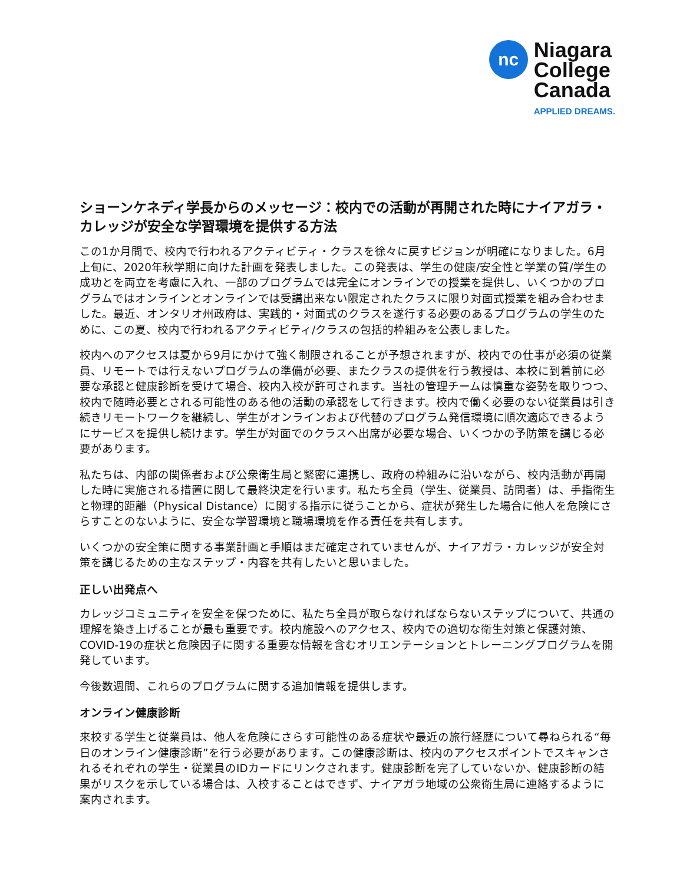nc
Niagara
College
Canada
APPLIED DREAMS.
ショーンケネディ学長からのメッセージ：校内での活動が再開された時にナイアガラ・カレッジが安全な学習環境を提供する方法
この1か月間で、校内で行われるアクティビティ・クラスを徐々に戻すビジョンが明確になりました。6月上旬に、2020年秋学期に向けた計画を発表しました。この発表は、学生の健康/安全性と学業の質/学生の成功とを両立を考慮に入れ、一部のプログラムでは完全にオンラインでの授業を提供し、いくつかのプログラムではオンラインとオンラインでは受講出来ない限定されたクラスに限り対面式授業を組み合わせました。最近、オンタリオ州政府は、実践的・対面式のクラスを遂行する必要のあるプログラムの学生のために、この夏、校内で行われるアクティビティ/クラスの包括的枠組みを公表しました。
校内へのアクセスは夏から9月にかけて強く制限されることが予想されますが、校内での仕事が必須の従業員、リモートでは行えないプログラムの準備が必要、またクラスの提供を行う教授は、本校に到着前に必要な承認と健康診断を受けて場合、校内入校が許可されます。当社の管理チームは慎重な姿勢を取りつつ、校内で随時必要とされる可能性のある他の活動の承認をして行きます。校内で働く必要のない従業員は引き続きリモートワークを継続し、学生がオンラインおよび代替のプログラム発信環境に順次適応できるようにサービスを提供し続けます。学生が対面でのクラスへ出席が必要な場合、いくつかの予防策を講じる必要があります。
私たちは、内部の関係者および公衆衛生局と緊密に連携し、政府の枠組みに沿いながら、校内活動が再開した時に実施される措置に関して最終決定を行います。私たち全員（学生、従業員、訪問者）は、手指衛生と物理的距離（Physical Distance）に関する指示に従うことから、症状が発生した場合に他人を危険にさらすことのないように、安全な学習環境と職場環境を作る責任を共有します。
いくつかの安全策に関する事業計画と手順はまだ確定されていませんが、ナイアガラ・カレッジが安全対策を講じるための主なステップ・内容を共有したいと思いました。
正しい出発点へ
カレッジコミュニティを安全を保つために、私たち全員が取らなければならないステップについて、共通の理解を築き上げることが最も重要です。校内施設へのアクセス、校内での適切な衛生対策と保護対策、COVID-19の症状と危険因子に関する重要な情報を含むオリエンテーションとトレーニングプログラムを開発しています。
今後数週間、これらのプログラムに関する追加情報を提供します。
オンライン健康診断
来校する学生と従業員は、他人を危険にさらす可能性のある症状や最近の旅行経歴について尋ねられる“毎日のオンライン健康診断”を行う必要があります。この健康診断は、校内のアクセスポイントでスキャンされるそれぞれの学生・従業員のIDカードにリンクされます。健康診断を完了していないか、健康診断の結果がリスクを示している場合は、入校することはできず、ナイアガラ地域の公衆衛生局に連絡するように案内されます。